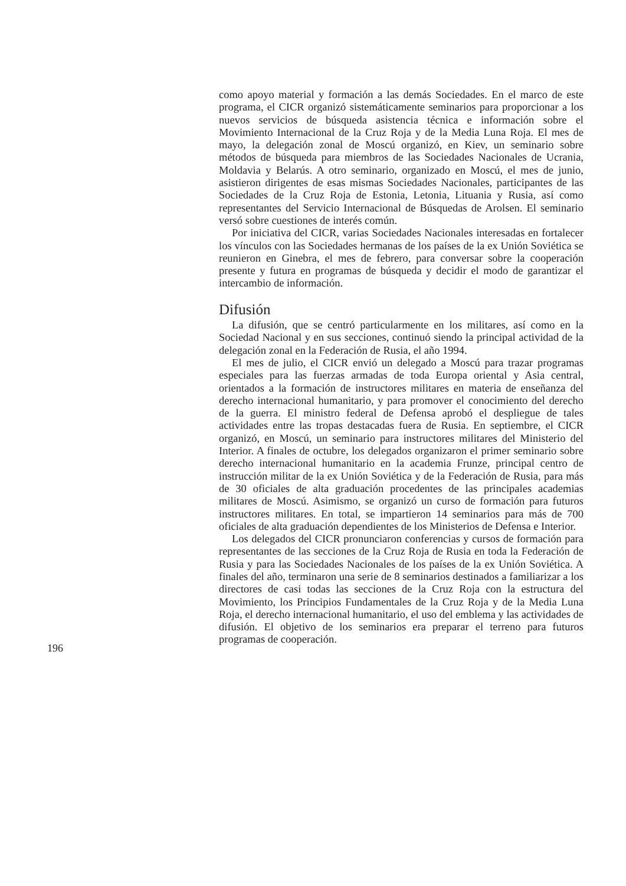como apoyo material y formación a las demás Sociedades. En el marco de este programa, el CICR organizó sistemáticamente seminarios para proporcionar a los nuevos servicios de búsqueda asistencia técnica e información sobre el Movimiento Internacional de la Cruz Roja y de la Media Luna Roja. El mes de mayo, la delegación zonal de Moscú organizó, en Kiev, un seminario sobre métodos de búsqueda para miembros de las Sociedades Nacionales de Ucrania, Moldavia y Belarús. A otro seminario, organizado en Moscú, el mes de junio, asistieron dirigentes de esas mismas Sociedades Nacionales, participantes de las Sociedades de la Cruz Roja de Estonia, Letonia, Lituania y Rusia, así como representantes del Servicio Internacional de Búsquedas de Arolsen. El seminario versó sobre cuestiones de interés común.
Por iniciativa del CICR, varias Sociedades Nacionales interesadas en fortalecer los vínculos con las Sociedades hermanas de los países de la ex Unión Soviética se reunieron en Ginebra, el mes de febrero, para conversar sobre la cooperación presente y futura en programas de búsqueda y decidir el modo de garantizar el intercambio de información.
Difusión
La difusión, que se centró particularmente en los militares, así como en la Sociedad Nacional y en sus secciones, continuó siendo la principal actividad de la delegación zonal en la Federación de Rusia, el año 1994.
El mes de julio, el CICR envió un delegado a Moscú para trazar programas especiales para las fuerzas armadas de toda Europa oriental y Asia central, orientados a la formación de instructores militares en materia de enseñanza del derecho internacional humanitario, y para promover el conocimiento del derecho de la guerra. El ministro federal de Defensa aprobó el despliegue de tales actividades entre las tropas destacadas fuera de Rusia. En septiembre, el CICR organizó, en Moscú, un seminario para instructores militares del Ministerio del Interior. A finales de octubre, los delegados organizaron el primer seminario sobre derecho internacional humanitario en la academia Frunze, principal centro de instrucción militar de la ex Unión Soviética y de la Federación de Rusia, para más de 30 oficiales de alta graduación procedentes de las principales academias militares de Moscú. Asimismo, se organizó un curso de formación para futuros instructores militares. En total, se impartieron 14 seminarios para más de 700 oficiales de alta graduación dependientes de los Ministerios de Defensa e Interior.
Los delegados del CICR pronunciaron conferencias y cursos de formación para representantes de las secciones de la Cruz Roja de Rusia en toda la Federación de Rusia y para las Sociedades Nacionales de los países de la ex Unión Soviética. A finales del año, terminaron una serie de 8 seminarios destinados a familiarizar a los directores de casi todas las secciones de la Cruz Roja con la estructura del Movimiento, los Principios Fundamentales de la Cruz Roja y de la Media Luna Roja, el derecho internacional humanitario, el uso del emblema y las actividades de difusión. El objetivo de los seminarios era preparar el terreno para futuros programas de cooperación.
196